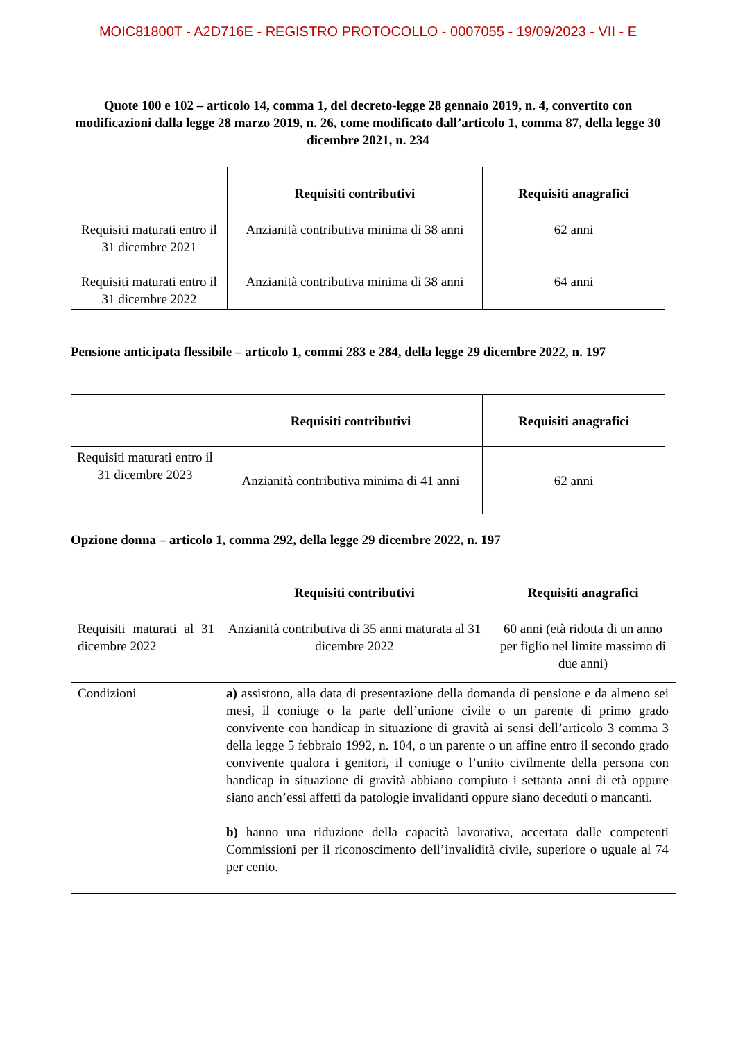MOIC81800T - A2D716E - REGISTRO PROTOCOLLO - 0007055 - 19/09/2023 - VII - E
Quote 100 e 102 – articolo 14, comma 1, del decreto-legge 28 gennaio 2019, n. 4, convertito con modificazioni dalla legge 28 marzo 2019, n. 26, come modificato dall’articolo 1, comma 87, della legge 30 dicembre 2021, n. 234
| | Requisiti contributivi | Requisiti anagrafici |
| --- | --- | --- |
| Requisiti maturati entro il 31 dicembre 2021 | Anzianità contributiva minima di 38 anni | 62 anni |
| Requisiti maturati entro il 31 dicembre 2022 | Anzianità contributiva minima di 38 anni | 64 anni |
Pensione anticipata flessibile – articolo 1, commi 283 e 284, della legge 29 dicembre 2022, n. 197
| | Requisiti contributivi | Requisiti anagrafici |
| --- | --- | --- |
| Requisiti maturati entro il 31 dicembre 2023 | Anzianità contributiva minima di 41 anni | 62 anni |
Opzione donna – articolo 1, comma 292, della legge 29 dicembre 2022, n. 197
| | Requisiti contributivi | Requisiti anagrafici |
| --- | --- | --- |
| Requisiti maturati al 31 dicembre 2022 | Anzianità contributiva di 35 anni maturata al 31 dicembre 2022 | 60 anni (età ridotta di un anno per figlio nel limite massimo di due anni) |
| Condizioni | a) assistono, alla data di presentazione della domanda di pensione e da almeno sei mesi, il coniuge o la parte dell’unione civile o un parente di primo grado convivente con handicap in situazione di gravità ai sensi dell’articolo 3 comma 3 della legge 5 febbraio 1992, n. 104, o un parente o un affine entro il secondo grado convivente qualora i genitori, il coniuge o l’unito civilmente della persona con handicap in situazione di gravità abbiano compiuto i settanta anni di età oppure siano anch’essi affetti da patologie invalidanti oppure siano deceduti o mancanti. b) hanno una riduzione della capacità lavorativa, accertata dalle competenti Commissioni per il riconoscimento dell’invalidità civile, superiore o uguale al 74 per cento. | |